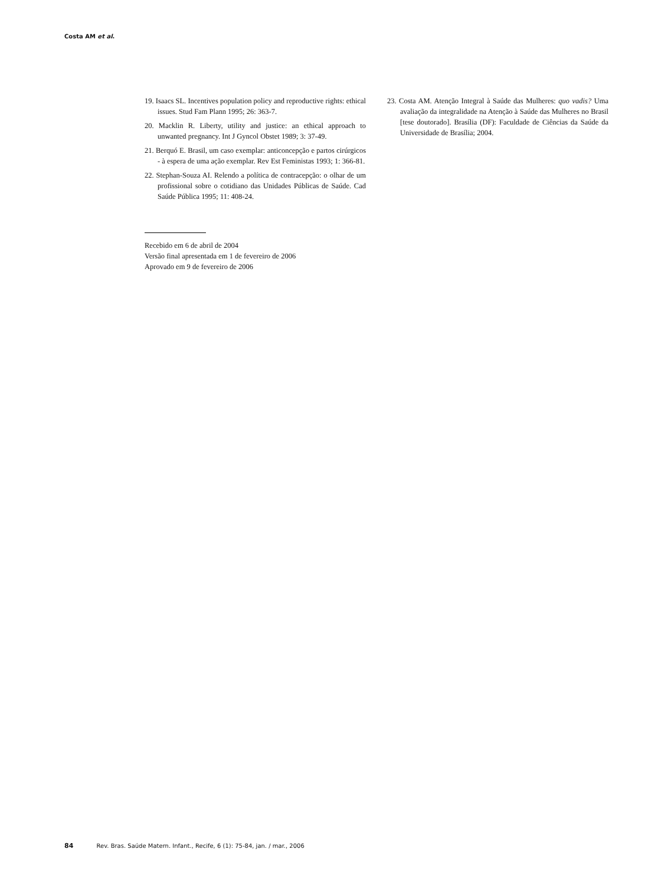Costa AM et al.
19. Isaacs SL. Incentives population policy and reproductive rights: ethical issues. Stud Fam Plann 1995; 26: 363-7.
20. Macklin R. Liberty, utility and justice: an ethical approach to unwanted pregnancy. Int J Gyncol Obstet 1989; 3: 37-49.
21. Berquó E. Brasil, um caso exemplar: anticoncepção e partos cirúrgicos - à espera de uma ação exemplar. Rev Est Feministas 1993; 1: 366-81.
22. Stephan-Souza AI. Relendo a política de contracepção: o olhar de um profissional sobre o cotidiano das Unidades Públicas de Saúde. Cad Saúde Pública 1995; 11: 408-24.
Recebido em 6 de abril de 2004
Versão final apresentada em 1 de fevereiro de 2006
Aprovado em 9 de fevereiro de 2006
23. Costa AM. Atenção Integral à Saúde das Mulheres: quo vadis? Uma avaliação da integralidade na Atenção à Saúde das Mulheres no Brasil [tese doutorado]. Brasília (DF): Faculdade de Ciências da Saúde da Universidade de Brasília; 2004.
84 Rev. Bras. Saúde Matern. Infant., Recife, 6 (1): 75-84, jan. / mar., 2006